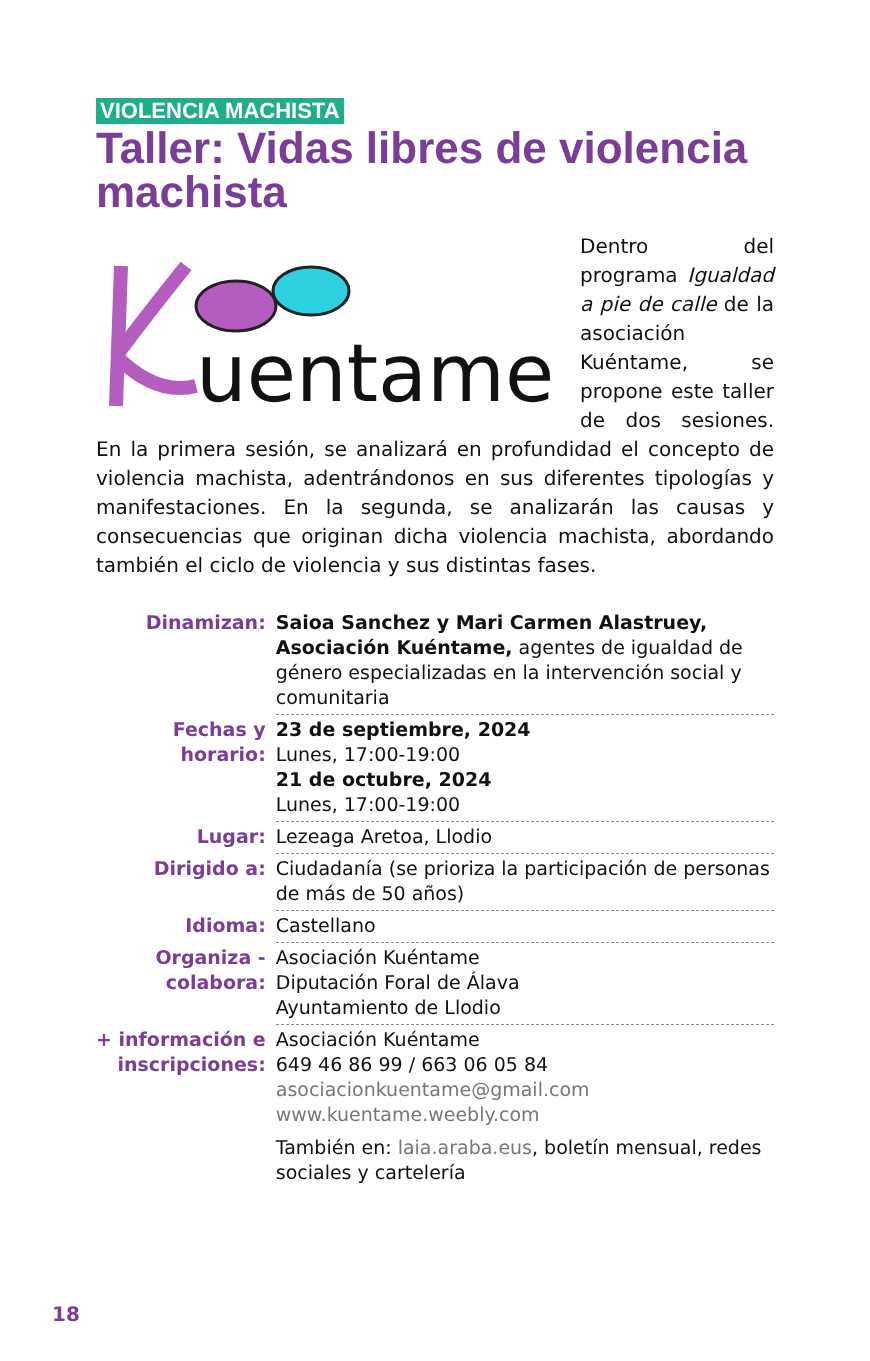VIOLENCIA MACHISTA
Taller: Vidas libres de violencia machista
uentame
Dentro del programa Igualdad a pie de calle de la asociación Kuéntame, se propone este taller de dos sesiones. En la primera sesión, se analizará en profundidad el concepto de violencia machista, adentrándonos en sus diferentes tipologías y manifestaciones. En la segunda, se analizarán las causas y consecuencias que originan dicha violencia machista, abordando también el ciclo de violencia y sus distintas fases.
| Dinamizan: | Saioa Sanchez y Mari Carmen Alastruey, Asociación Kuéntame, agentes de igualdad de género especializadas en la intervención social y comunitaria |
| Fechas y horario: | 23 de septiembre, 2024 Lunes, 17:00-19:00 21 de octubre, 2024 Lunes, 17:00-19:00 |
| Lugar: | Lezeaga Aretoa, Llodio |
| Dirigido a: | Ciudadanía (se prioriza la participación de personas de más de 50 años) |
| Idioma: | Castellano |
| Organiza - colabora: | Asociación Kuéntame Diputación Foral de Álava Ayuntamiento de Llodio |
| + información e inscripciones: | Asociación Kuéntame 649 46 86 99 / 663 06 05 84 asociacionkuentame@gmail.com www.kuentame.weebly.com También en: laia.araba.eus , boletín mensual, redes sociales y cartelería |
18